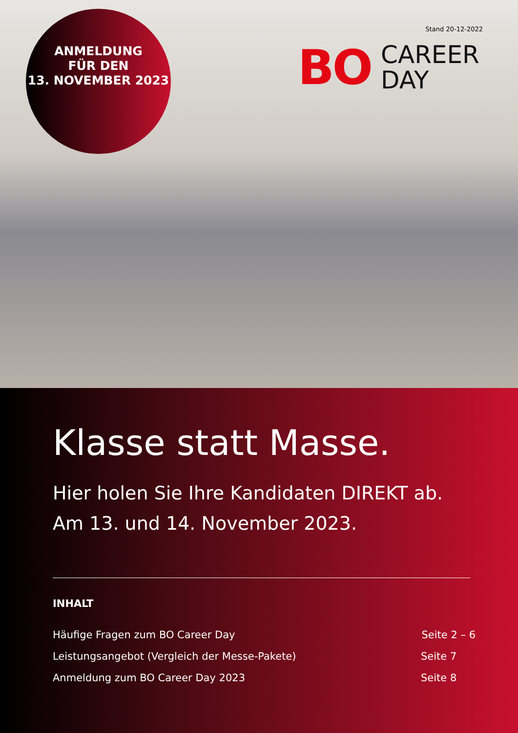ANMELDUNG
FÜR DEN
13. NOVEMBER 2023
Stand 20-12-2022
BO
CAREER
DAY
Klasse statt Masse.
Hier holen Sie Ihre Kandidaten DIREKT ab.
Am 13. und 14. November 2023.
INHALT
Häufige Fragen zum BO Career Day Seite 2 – 6
Leistungsangebot (Vergleich der Messe-Pakete) Seite 7
Anmeldung zum BO Career Day 2023 Seite 8